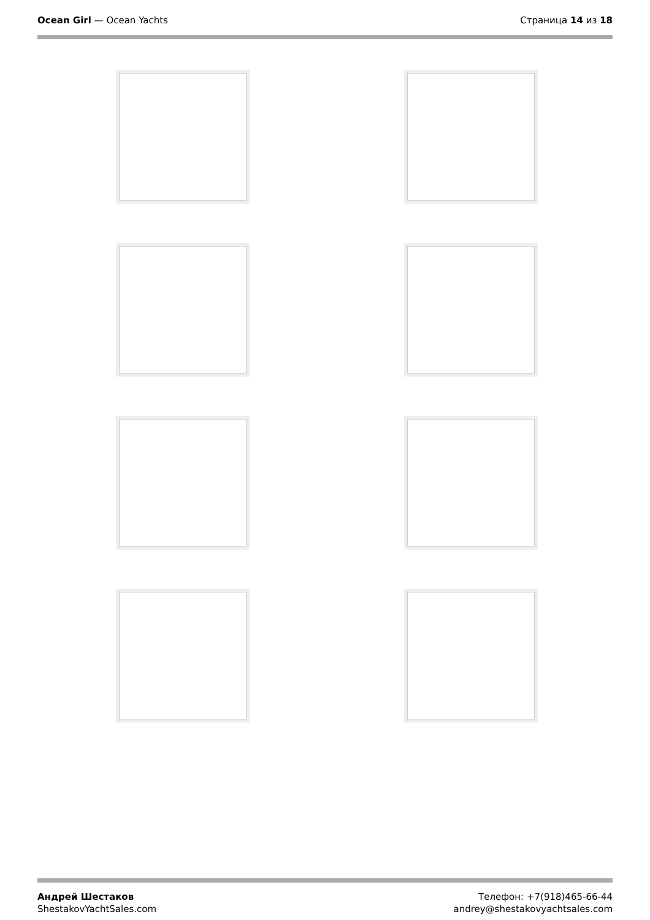Ocean Girl — Ocean Yachts Страница 14 из 18
Андрей Шестаков
ShestakovYachtSales.com
Телефон: +7(918)465-66-44
andrey@shestakovyachtsales.com